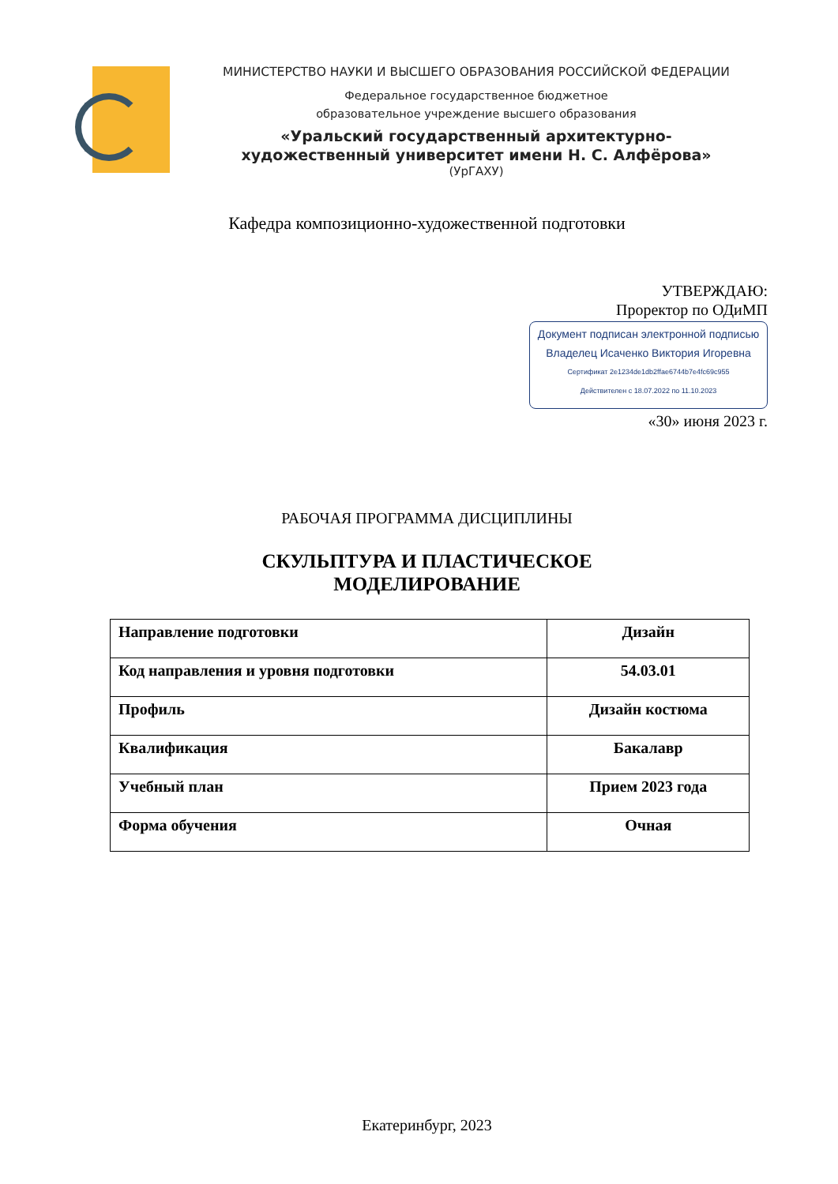МИНИСТЕРСТВО НАУКИ И ВЫСШЕГО ОБРАЗОВАНИЯ РОССИЙСКОЙ ФЕДЕРАЦИИ
Федеральное государственное бюджетное
образовательное учреждение высшего образования
«Уральский государственный архитектурно-художественный университет имени Н. С. Алфёрова»
(УрГАХУ)
Кафедра композиционно-художественной подготовки
УТВЕРЖДАЮ:
Проректор по ОДиМП
Документ подписан электронной подписью
Владелец Исаченко Виктория Игоревна
Сертификат 2e1234de1db2ffae6744b7e4fc69c955
Действителен с 18.07.2022 по 11.10.2023
«30» июня 2023 г.
РАБОЧАЯ ПРОГРАММА ДИСЦИПЛИНЫ
СКУЛЬПТУРА И ПЛАСТИЧЕСКОЕ
МОДЕЛИРОВАНИЕ
| Направление подготовки | Дизайн |
| Код направления и уровня подготовки | 54.03.01 |
| Профиль | Дизайн костюма |
| Квалификация | Бакалавр |
| Учебный план | Прием 2023 года |
| Форма обучения | Очная |
Екатеринбург, 2023